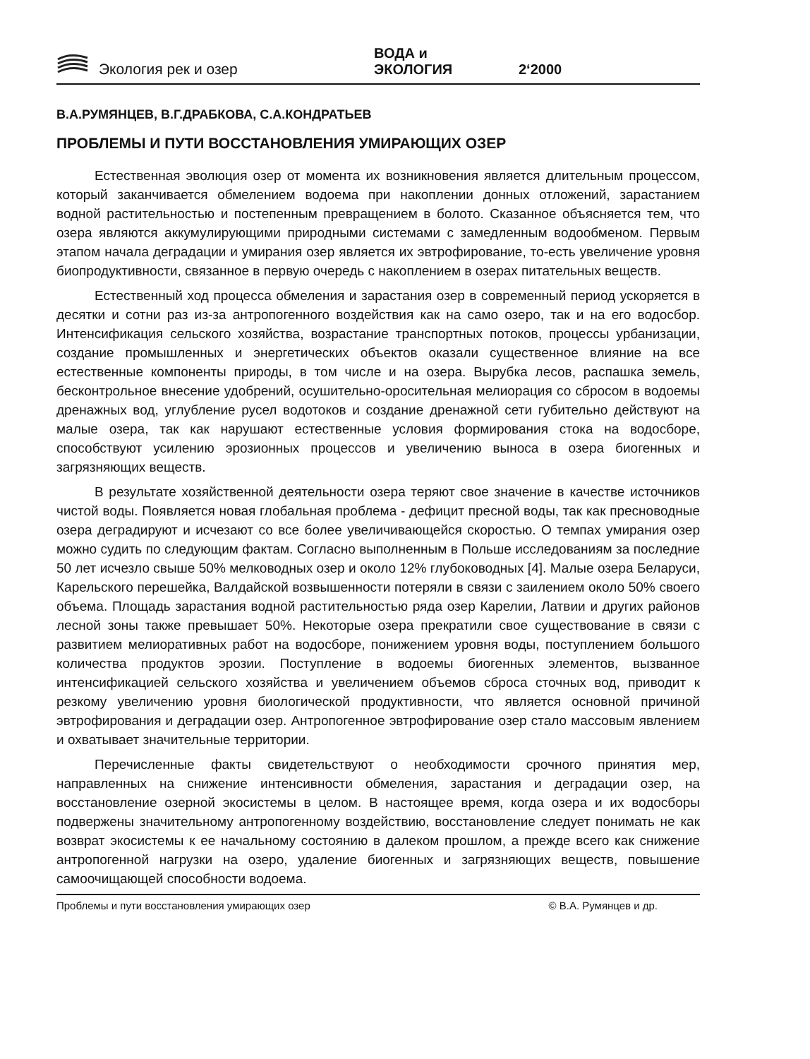Экология рек и озер ВОДА и ЭКОЛОГИЯ 2‘2000
В.А.РУМЯНЦЕВ, В.Г.ДРАБКОВА, С.А.КОНДРАТЬЕВ
ПРОБЛЕМЫ И ПУТИ ВОССТАНОВЛЕНИЯ УМИРАЮЩИХ ОЗЕР
Естественная эволюция озер от момента их возникновения является длительным процессом, который заканчивается обмелением водоема при накоплении донных отложений, зарастанием водной растительностью и постепенным превращением в болото. Сказанное объясняется тем, что озера являются аккумулирующими природными системами с замедленным водообменом. Первым этапом начала деградации и умирания озер является их эвтрофирование, то-есть увеличение уровня биопродуктивности, связанное в первую очередь с накоплением в озерах питательных веществ.
Естественный ход процесса обмеления и зарастания озер в современный период ускоряется в десятки и сотни раз из-за антропогенного воздействия как на само озеро, так и на его водосбор. Интенсификация сельского хозяйства, возрастание транспортных потоков, процессы урбанизации, создание промышленных и энергетических объектов оказали существенное влияние на все естественные компоненты природы, в том числе и на озера. Вырубка лесов, распашка земель, бесконтрольное внесение удобрений, осушительно-оросительная мелиорация со сбросом в водоемы дренажных вод, углубление русел водотоков и создание дренажной сети губительно действуют на малые озера, так как нарушают естественные условия формирования стока на водосборе, способствуют усилению эрозионных процессов и увеличению выноса в озера биогенных и загрязняющих веществ.
В результате хозяйственной деятельности озера теряют свое значение в качестве источников чистой воды. Появляется новая глобальная проблема - дефицит пресной воды, так как пресноводные озера деградируют и исчезают со все более увеличивающейся скоростью. О темпах умирания озер можно судить по следующим фактам. Согласно выполненным в Польше исследованиям за последние 50 лет исчезло свыше 50% мелководных озер и около 12% глубоководных [4]. Малые озера Беларуси, Карельского перешейка, Валдайской возвышенности потеряли в связи с заилением около 50% своего объема. Площадь зарастания водной растительностью ряда озер Карелии, Латвии и других районов лесной зоны также превышает 50%. Некоторые озера прекратили свое существование в связи с развитием мелиоративных работ на водосборе, понижением уровня воды, поступлением большого количества продуктов эрозии. Поступление в водоемы биогенных элементов, вызванное интенсификацией сельского хозяйства и увеличением объемов сброса сточных вод, приводит к резкому увеличению уровня биологической продуктивности, что является основной причиной эвтрофирования и деградации озер. Антропогенное эвтрофирование озер стало массовым явлением и охватывает значительные территории.
Перечисленные факты свидетельствуют о необходимости срочного принятия мер, направленных на снижение интенсивности обмеления, зарастания и деградации озер, на восстановление озерной экосистемы в целом. В настоящее время, когда озера и их водосборы подвержены значительному антропогенному воздействию, восстановление следует понимать не как возврат экосистемы к ее начальному состоянию в далеком прошлом, а прежде всего как снижение антропогенной нагрузки на озеро, удаление биогенных и загрязняющих веществ, повышение самоочищающей способности водоема.
Проблемы и пути восстановления умирающих озер © В.А. Румянцев и др.